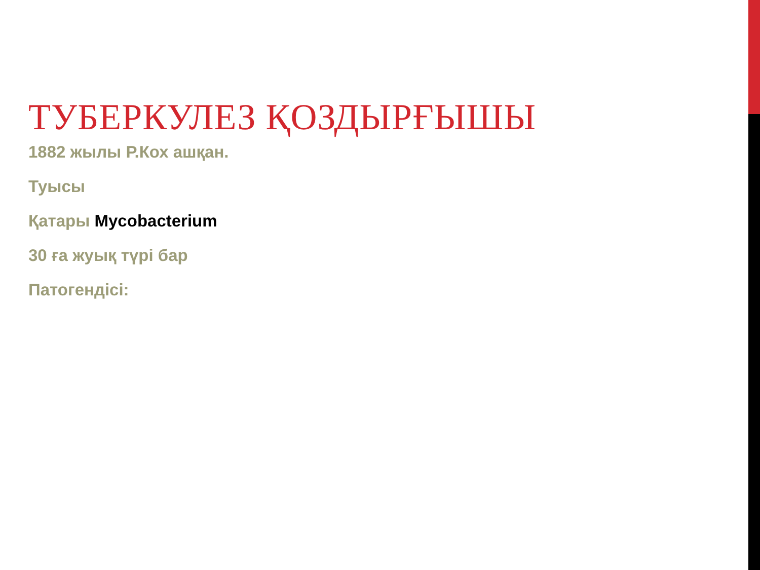ТУБЕРКУЛЕЗ ҚОЗДЫРҒЫШЫ
1882 жылы Р.Кох ашқан.
Туысы
Қатары Mycobacterium
30 ға жуық түрі бар
Патогендісі: